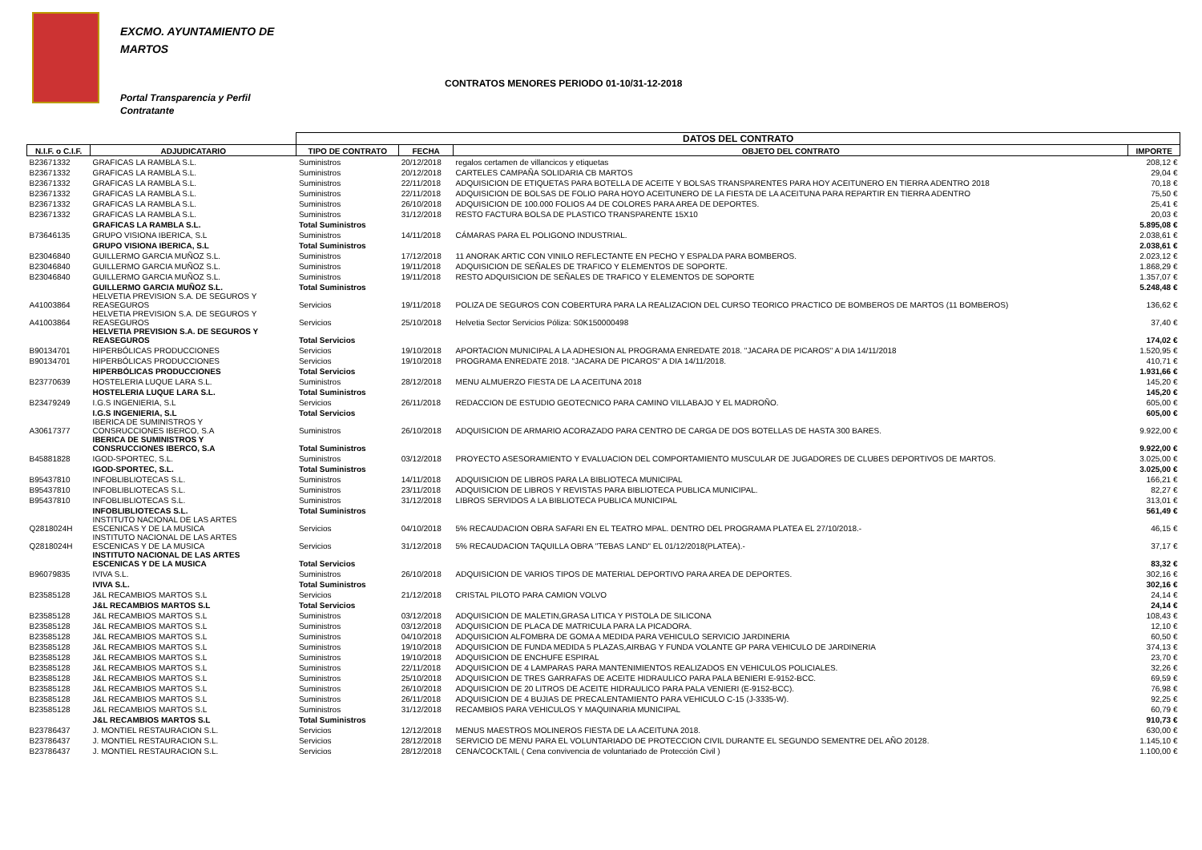EXCMO. AYUNTAMIENTO DE MARTOS
CONTRATOS MENORES PERIODO 01-10/31-12-2018
Portal Transparencia y Perfil Contratante
| | | DATOS DEL CONTRATO | | | |
| N.I.F. o C.I.F. | ADJUDICATARIO | TIPO DE CONTRATO | FECHA | OBJETO DEL CONTRATO | IMPORTE |
| B23671332 | GRAFICAS LA RAMBLA S.L. | Suministros | 20/12/2018 | regalos certamen de villancicos y etiquetas | 208,12 € |
| B23671332 | GRAFICAS LA RAMBLA S.L. | Suministros | 20/12/2018 | CARTELES CAMPAÑA SOLIDARIA CB MARTOS | 29,04 € |
| B23671332 | GRAFICAS LA RAMBLA S.L. | Suministros | 22/11/2018 | ADQUISICION DE ETIQUETAS PARA BOTELLA DE ACEITE Y BOLSAS TRANSPARENTES PARA HOY ACEITUNERO EN TIERRA ADENTRO 2018 | 70,18 € |
| B23671332 | GRAFICAS LA RAMBLA S.L. | Suministros | 22/11/2018 | ADQUISICION DE BOLSAS DE FOLIO PARA HOYO ACEITUNERO DE LA FIESTA DE LA ACEITUNA PARA REPARTIR EN TIERRA ADENTRO | 75,50 € |
| B23671332 | GRAFICAS LA RAMBLA S.L. | Suministros | 26/10/2018 | ADQUISICION DE 100.000 FOLIOS A4 DE COLORES PARA AREA DE DEPORTES. | 25,41 € |
| B23671332 | GRAFICAS LA RAMBLA S.L. | Suministros | 31/12/2018 | RESTO FACTURA BOLSA DE PLASTICO TRANSPARENTE 15X10 | 20,03 € |
| | GRAFICAS LA RAMBLA S.L. | Total Suministros | | | 5.895,08 € |
| B73646135 | GRUPO VISIONA IBERICA, S.L | Suministros | 14/11/2018 | CÁMARAS PARA EL POLIGONO INDUSTRIAL. | 2.038,61 € |
| | GRUPO VISIONA IBERICA, S.L | Total Suministros | | | 2.038,61 € |
| B23046840 | GUILLERMO GARCIA MUÑOZ S.L. | Suministros | 17/12/2018 | 11 ANORAK ARTIC CON VINILO REFLECTANTE EN PECHO Y ESPALDA PARA BOMBEROS. | 2.023,12 € |
| B23046840 | GUILLERMO GARCIA MUÑOZ S.L. | Suministros | 19/11/2018 | ADQUISICION DE SEÑALES DE TRAFICO Y ELEMENTOS DE SOPORTE. | 1.868,29 € |
| B23046840 | GUILLERMO GARCIA MUÑOZ S.L. | Suministros | 19/11/2018 | RESTO ADQUISICION DE SEÑALES DE TRAFICO Y ELEMENTOS DE SOPORTE | 1.357,07 € |
| | GUILLERMO GARCIA MUÑOZ S.L. | Total Suministros | | | 5.248,48 € |
| A41003864 | HELVETIA PREVISION S.A. DE SEGUROS Y REASEGUROS | Servicios | 19/11/2018 | POLIZA DE SEGUROS CON COBERTURA PARA LA REALIZACION DEL CURSO TEORICO PRACTICO DE BOMBEROS DE MARTOS (11 BOMBEROS) | 136,62 € |
| A41003864 | HELVETIA PREVISION S.A. DE SEGUROS Y REASEGUROS | Servicios | 25/10/2018 | Helvetia Sector Servicios Póliza: S0K150000498 | 37,40 € |
| | HELVETIA PREVISION S.A. DE SEGUROS Y REASEGUROS | Total Servicios | | | 174,02 € |
| B90134701 | HIPERBÓLICAS PRODUCCIONES | Servicios | 19/10/2018 | APORTACION MUNICIPAL A LA ADHESION AL PROGRAMA ENREDATE 2018. "JACARA DE PICAROS" A DIA 14/11/2018 | 1.520,95 € |
| B90134701 | HIPERBÓLICAS PRODUCCIONES | Servicios | 19/10/2018 | PROGRAMA ENREDATE 2018. "JACARA DE PICAROS" A DIA 14/11/2018. | 410,71 € |
| | HIPERBÓLICAS PRODUCCIONES | Total Servicios | | | 1.931,66 € |
| B23770639 | HOSTELERIA LUQUE LARA S.L. | Suministros | 28/12/2018 | MENU ALMUERZO FIESTA DE LA ACEITUNA 2018 | 145,20 € |
| | HOSTELERIA LUQUE LARA S.L. | Total Suministros | | | 145,20 € |
| B23479249 | I.G.S INGENIERIA, S.L | Servicios | 26/11/2018 | REDACCION DE ESTUDIO GEOTECNICO PARA CAMINO VILLABAJO Y EL MADROÑO. | 605,00 € |
| | I.G.S INGENIERIA, S.L | Total Servicios | | | 605,00 € |
| A30617377 | IBERICA DE SUMINISTROS Y CONSRUCCIONES IBERCO, S.A | Suministros | 26/10/2018 | ADQUISICION DE ARMARIO ACORAZADO PARA CENTRO DE CARGA DE DOS BOTELLAS DE HASTA 300 BARES. | 9.922,00 € |
| | IBERICA DE SUMINISTROS Y CONSRUCCIONES IBERCO, S.A | Total Suministros | | | 9.922,00 € |
| B45881828 | IGOD-SPORTEC, S.L. | Suministros | 03/12/2018 | PROYECTO ASESORAMIENTO Y EVALUACION DEL COMPORTAMIENTO MUSCULAR DE JUGADORES DE CLUBES DEPORTIVOS DE MARTOS. | 3.025,00 € |
| | IGOD-SPORTEC, S.L. | Total Suministros | | | 3.025,00 € |
| B95437810 | INFOBLIBLIOTECAS S.L. | Suministros | 14/11/2018 | ADQUISICION DE LIBROS PARA LA BIBLIOTECA MUNICIPAL | 166,21 € |
| B95437810 | INFOBLIBLIOTECAS S.L. | Suministros | 23/11/2018 | ADQUISICION DE LIBROS Y REVISTAS PARA BIBLIOTECA PUBLICA MUNICIPAL. | 82,27 € |
| B95437810 | INFOBLIBLIOTECAS S.L. | Suministros | 31/12/2018 | LIBROS SERVIDOS A LA BIBLIOTECA PUBLICA MUNICIPAL | 313,01 € |
| | INFOBLIBLIOTECAS S.L. | Total Suministros | | | 561,49 € |
| Q2818024H | INSTITUTO NACIONAL DE LAS ARTES ESCENICAS Y DE LA MUSICA | Servicios | 04/10/2018 | 5% RECAUDACION OBRA SAFARI EN EL TEATRO MPAL. DENTRO DEL PROGRAMA PLATEA EL 27/10/2018.- | 46,15 € |
| Q2818024H | INSTITUTO NACIONAL DE LAS ARTES ESCENICAS Y DE LA MUSICA | Servicios | 31/12/2018 | 5% RECAUDACION TAQUILLA OBRA "TEBAS LAND" EL 01/12/2018(PLATEA).- | 37,17 € |
| | INSTITUTO NACIONAL DE LAS ARTES ESCENICAS Y DE LA MUSICA | Total Servicios | | | 83,32 € |
| B96079835 | IVIVA S.L. | Suministros | 26/10/2018 | ADQUISICION DE VARIOS TIPOS DE MATERIAL DEPORTIVO PARA AREA DE DEPORTES. | 302,16 € |
| | IVIVA S.L. | Total Suministros | | | 302,16 € |
| B23585128 | J&L RECAMBIOS MARTOS S.L | Servicios | 21/12/2018 | CRISTAL PILOTO PARA CAMION VOLVO | 24,14 € |
| | J&L RECAMBIOS MARTOS S.L | Total Servicios | | | 24,14 € |
| B23585128 | J&L RECAMBIOS MARTOS S.L | Suministros | 03/12/2018 | ADQUISICION DE MALETIN,GRASA LITICA Y PISTOLA DE SILICONA | 108,43 € |
| B23585128 | J&L RECAMBIOS MARTOS S.L | Suministros | 03/12/2018 | ADQUISICION DE PLACA DE MATRICULA PARA LA PICADORA. | 12,10 € |
| B23585128 | J&L RECAMBIOS MARTOS S.L | Suministros | 04/10/2018 | ADQUISICION ALFOMBRA DE GOMA A MEDIDA PARA VEHICULO SERVICIO JARDINERIA | 60,50 € |
| B23585128 | J&L RECAMBIOS MARTOS S.L | Suministros | 19/10/2018 | ADQUISICION DE FUNDA MEDIDA 5 PLAZAS,AIRBAG Y FUNDA VOLANTE GP PARA VEHICULO DE JARDINERIA | 374,13 € |
| B23585128 | J&L RECAMBIOS MARTOS S.L | Suministros | 19/10/2018 | ADQUISICION DE ENCHUFE ESPIRAL | 23,70 € |
| B23585128 | J&L RECAMBIOS MARTOS S.L | Suministros | 22/11/2018 | ADQUISICION DE 4 LAMPARAS PARA MANTENIMIENTOS REALIZADOS EN VEHICULOS POLICIALES. | 32,26 € |
| B23585128 | J&L RECAMBIOS MARTOS S.L | Suministros | 25/10/2018 | ADQUISICION DE TRES GARRAFAS DE ACEITE HIDRAULICO PARA PALA BENIERI E-9152-BCC. | 69,59 € |
| B23585128 | J&L RECAMBIOS MARTOS S.L | Suministros | 26/10/2018 | ADQUISICION DE 20 LITROS DE ACEITE HIDRAULICO PARA PALA VENIERI (E-9152-BCC). | 76,98 € |
| B23585128 | J&L RECAMBIOS MARTOS S.L | Suministros | 26/11/2018 | ADQUISICION DE 4 BUJIAS DE PRECALENTAMIENTO PARA VEHICULO C-15 (J-3335-W). | 92,25 € |
| B23585128 | J&L RECAMBIOS MARTOS S.L | Suministros | 31/12/2018 | RECAMBIOS PARA VEHICULOS Y MAQUINARIA MUNICIPAL | 60,79 € |
| | J&L RECAMBIOS MARTOS S.L | Total Suministros | | | 910,73 € |
| B23786437 | J. MONTIEL RESTAURACION S.L. | Servicios | 12/12/2018 | MENUS MAESTROS MOLINEROS FIESTA DE LA ACEITUNA 2018. | 630,00 € |
| B23786437 | J. MONTIEL RESTAURACION S.L. | Servicios | 28/12/2018 | SERVICIO DE MENU PARA EL VOLUNTARIADO DE PROTECCION CIVIL DURANTE EL SEGUNDO SEMENTRE DEL AÑO 20128. | 1.145,10 € |
| B23786437 | J. MONTIEL RESTAURACION S.L. | Servicios | 28/12/2018 | CENA/COCKTAIL ( Cena convivencia de voluntariado de Protección Civil ) | 1.100,00 € |